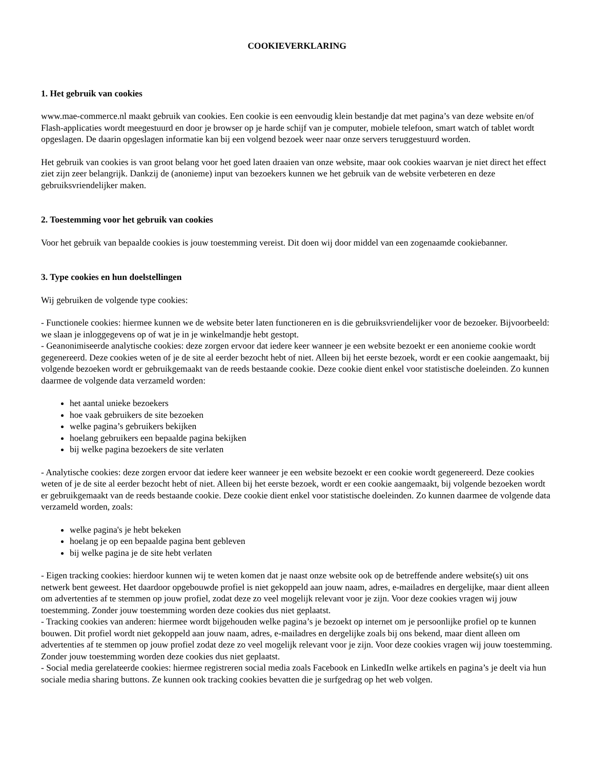COOKIEVERKLARING
1. Het gebruik van cookies
www.mae-commerce.nl maakt gebruik van cookies. Een cookie is een eenvoudig klein bestandje dat met pagina’s van deze website en/of Flash-applicaties wordt meegestuurd en door je browser op je harde schijf van je computer, mobiele telefoon, smart watch of tablet wordt opgeslagen. De daarin opgeslagen informatie kan bij een volgend bezoek weer naar onze servers teruggestuurd worden.
Het gebruik van cookies is van groot belang voor het goed laten draaien van onze website, maar ook cookies waarvan je niet direct het effect ziet zijn zeer belangrijk. Dankzij de (anonieme) input van bezoekers kunnen we het gebruik van de website verbeteren en deze gebruiksvriendelijker maken.
2. Toestemming voor het gebruik van cookies
Voor het gebruik van bepaalde cookies is jouw toestemming vereist. Dit doen wij door middel van een zogenaamde cookiebanner.
3. Type cookies en hun doelstellingen
Wij gebruiken de volgende type cookies:
- Functionele cookies: hiermee kunnen we de website beter laten functioneren en is die gebruiksvriendelijker voor de bezoeker. Bijvoorbeeld: we slaan je inloggegevens op of wat je in je winkelmandje hebt gestopt.
- Geanonimiseerde analytische cookies: deze zorgen ervoor dat iedere keer wanneer je een website bezoekt er een anonieme cookie wordt gegenereerd. Deze cookies weten of je de site al eerder bezocht hebt of niet. Alleen bij het eerste bezoek, wordt er een cookie aangemaakt, bij volgende bezoeken wordt er gebruikgemaakt van de reeds bestaande cookie. Deze cookie dient enkel voor statistische doeleinden. Zo kunnen daarmee de volgende data verzameld worden:
het aantal unieke bezoekers
hoe vaak gebruikers de site bezoeken
welke pagina’s gebruikers bekijken
hoelang gebruikers een bepaalde pagina bekijken
bij welke pagina bezoekers de site verlaten
- Analytische cookies: deze zorgen ervoor dat iedere keer wanneer je een website bezoekt er een cookie wordt gegenereerd. Deze cookies weten of je de site al eerder bezocht hebt of niet. Alleen bij het eerste bezoek, wordt er een cookie aangemaakt, bij volgende bezoeken wordt er gebruikgemaakt van de reeds bestaande cookie. Deze cookie dient enkel voor statistische doeleinden. Zo kunnen daarmee de volgende data verzameld worden, zoals:
welke pagina's je hebt bekeken
hoelang je op een bepaalde pagina bent gebleven
bij welke pagina je de site hebt verlaten
- Eigen tracking cookies: hierdoor kunnen wij te weten komen dat je naast onze website ook op de betreffende andere website(s) uit ons netwerk bent geweest. Het daardoor opgebouwde profiel is niet gekoppeld aan jouw naam, adres, e-mailadres en dergelijke, maar dient alleen om advertenties af te stemmen op jouw profiel, zodat deze zo veel mogelijk relevant voor je zijn. Voor deze cookies vragen wij jouw toestemming. Zonder jouw toestemming worden deze cookies dus niet geplaatst.
- Tracking cookies van anderen: hiermee wordt bijgehouden welke pagina’s je bezoekt op internet om je persoonlijke profiel op te kunnen bouwen. Dit profiel wordt niet gekoppeld aan jouw naam, adres, e-mailadres en dergelijke zoals bij ons bekend, maar dient alleen om advertenties af te stemmen op jouw profiel zodat deze zo veel mogelijk relevant voor je zijn. Voor deze cookies vragen wij jouw toestemming. Zonder jouw toestemming worden deze cookies dus niet geplaatst.
- Social media gerelateerde cookies: hiermee registreren social media zoals Facebook en LinkedIn welke artikels en pagina’s je deelt via hun sociale media sharing buttons. Ze kunnen ook tracking cookies bevatten die je surfgedrag op het web volgen.